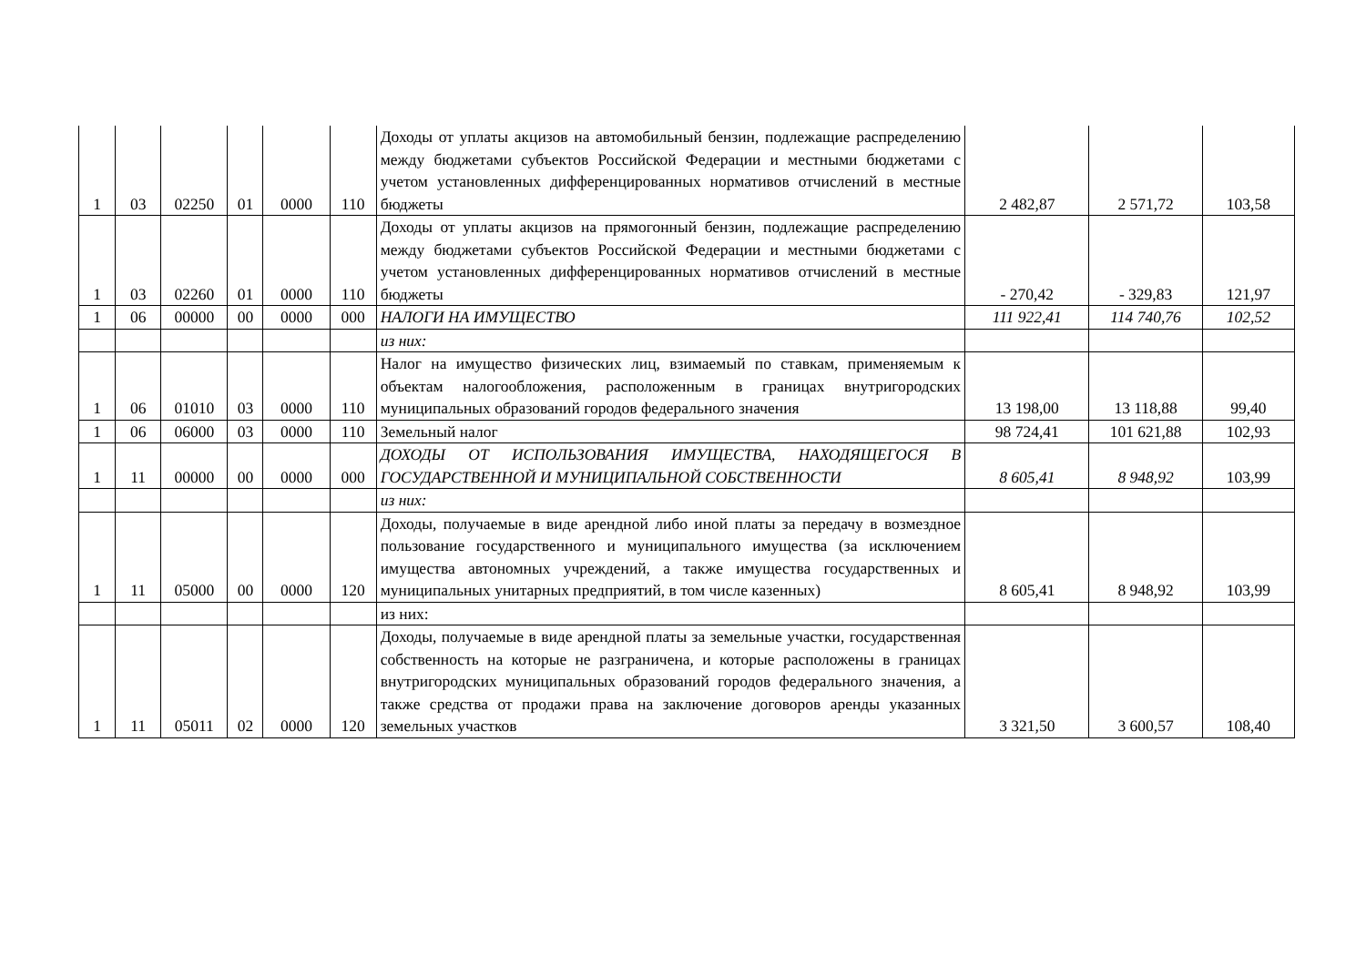| 1 | 03 | 02250 | 01 | 0000 | 110 | Доходы от уплаты акцизов на автомобильный бензин, подлежащие распределению между бюджетами субъектов Российской Федерации и местными бюджетами с учетом установленных дифференцированных нормативов отчислений в местные бюджеты | 2 482,87 | 2 571,72 | 103,58 |
| 1 | 03 | 02260 | 01 | 0000 | 110 | Доходы от уплаты акцизов на прямогонный бензин, подлежащие распределению между бюджетами субъектов Российской Федерации и местными бюджетами с учетом установленных дифференцированных нормативов отчислений в местные бюджеты | - 270,42 | - 329,83 | 121,97 |
| 1 | 06 | 00000 | 00 | 0000 | 000 | НАЛОГИ НА ИМУЩЕСТВО | 111 922,41 | 114 740,76 | 102,52 |
| | | | | | | из них: | | | |
| 1 | 06 | 01010 | 03 | 0000 | 110 | Налог на имущество физических лиц, взимаемый по ставкам, применяемым к объектам налогообложения, расположенным в границах внутригородских муниципальных образований городов федерального значения | 13 198,00 | 13 118,88 | 99,40 |
| 1 | 06 | 06000 | 03 | 0000 | 110 | Земельный налог | 98 724,41 | 101 621,88 | 102,93 |
| 1 | 11 | 00000 | 00 | 0000 | 000 | ДОХОДЫ ОТ ИСПОЛЬЗОВАНИЯ ИМУЩЕСТВА, НАХОДЯЩЕГОСЯ В ГОСУДАРСТВЕННОЙ И МУНИЦИПАЛЬНОЙ СОБСТВЕННОСТИ | 8 605,41 | 8 948,92 | 103,99 |
| | | | | | | из них: | | | |
| 1 | 11 | 05000 | 00 | 0000 | 120 | Доходы, получаемые в виде арендной либо иной платы за передачу в возмездное пользование государственного и муниципального имущества (за исключением имущества автономных учреждений, а также имущества государственных и муниципальных унитарных предприятий, в том числе казенных) | 8 605,41 | 8 948,92 | 103,99 |
| | | | | | | из них: | | | |
| 1 | 11 | 05011 | 02 | 0000 | 120 | Доходы, получаемые в виде арендной платы за земельные участки, государственная собственность на которые не разграничена, и которые расположены в границах внутригородских муниципальных образований городов федерального значения, а также средства от продажи права на заключение договоров аренды указанных земельных участков | 3 321,50 | 3 600,57 | 108,40 |